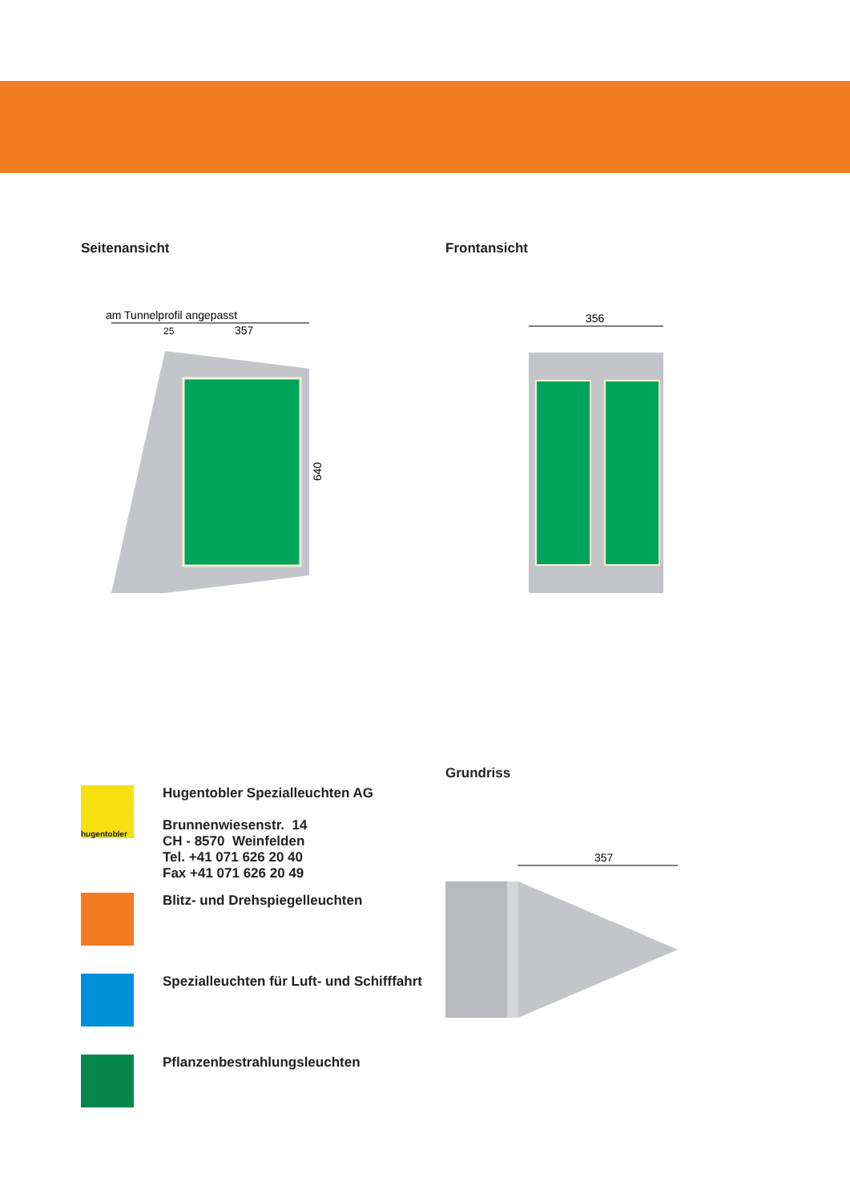Seitenansicht
am Tunnelprofil angepasst
25
357
640
Frontansicht
356
hugentobler
Hugentobler Spezialleuchten AG
Brunnenwiesenstr. 14
CH - 8570 Weinfelden
Tel. +41 071 626 20 40
Fax +41 071 626 20 49
Blitz- und Drehspiegelleuchten
Spezialleuchten für Luft- und Schifffahrt
Pflanzenbestrahlungsleuchten
Grundriss
357